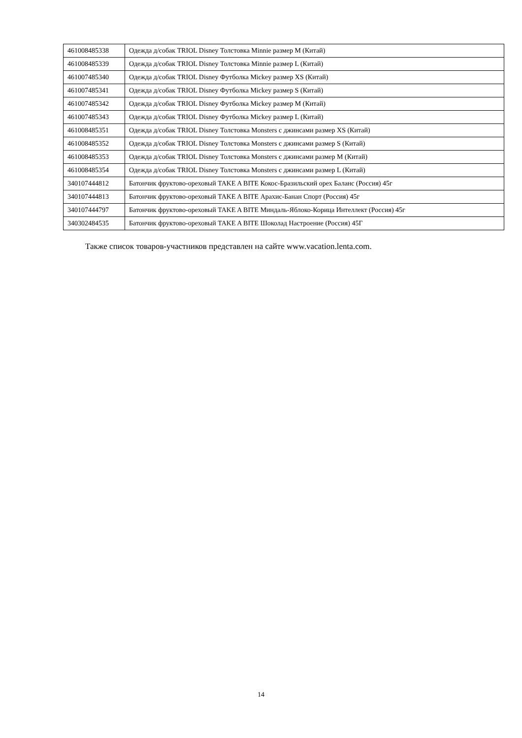| 461008485338 | Одежда д/собак TRIOL Disney Толстовка Minnie размер M (Китай) |
| 461008485339 | Одежда д/собак TRIOL Disney Толстовка Minnie размер L (Китай) |
| 461007485340 | Одежда д/собак TRIOL Disney Футболка Mickey размер XS (Китай) |
| 461007485341 | Одежда д/собак TRIOL Disney Футболка Mickey размер S (Китай) |
| 461007485342 | Одежда д/собак TRIOL Disney Футболка Mickey размер M (Китай) |
| 461007485343 | Одежда д/собак TRIOL Disney Футболка Mickey размер L (Китай) |
| 461008485351 | Одежда д/собак TRIOL Disney Толстовка Monsters с джинсами размер XS (Китай) |
| 461008485352 | Одежда д/собак TRIOL Disney Толстовка Monsters с джинсами размер S (Китай) |
| 461008485353 | Одежда д/собак TRIOL Disney Толстовка Monsters с джинсами размер M (Китай) |
| 461008485354 | Одежда д/собак TRIOL Disney Толстовка Monsters с джинсами размер L (Китай) |
| 340107444812 | Батончик фруктово-ореховый TAKE A BITE Кокос-Бразильский орех Баланс (Россия) 45г |
| 340107444813 | Батончик фруктово-ореховый TAKE A BITE Арахис-Банан Спорт (Россия) 45г |
| 340107444797 | Батончик фруктово-ореховый TAKE A BITE Миндаль-Яблоко-Корица Интеллект (Россия) 45г |
| 340302484535 | Батончик фруктово-ореховый TAKE A BITE Шоколад Настроение (Россия) 45Г |
Также список товаров-участников представлен на сайте www.vacation.lenta.com.
14